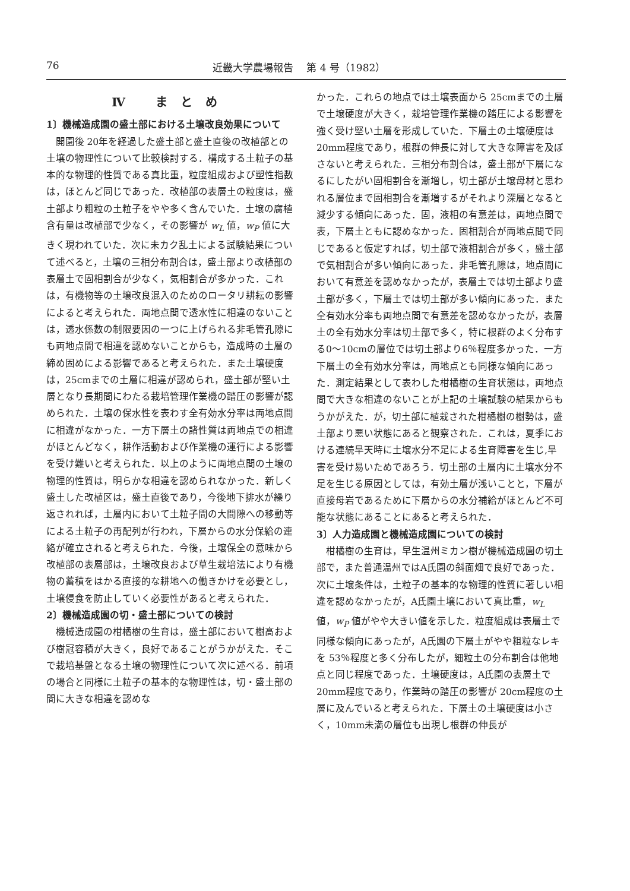76 近畿大学農場報告　 第 4 号（1982）
Ⅳ まとめ
1〕機械造成園の盛土部における土壌改良効果について
開園後 20年を経過した盛土部と盛土直後の改植部との土壌の物理性について比較検討する．構成する土粒子の基本的な物理的性質である真比重，粒度組成および塑性指数は，ほとんど同じであった．改植部の表層土の粒度は，盛土部より粗粒の土粒子をやや多く含んでいた．土壌の腐植含有量は改植部で少なく，その影響が w<sub>L</sub> 値，w<sub>P</sub> 値に大きく現われていた．次に未カク乱土による試験結果について述べると，土壌の三相分布割合は，盛土部より改植部の表層土で固相割合が少なく，気相割合が多かった．これは，有機物等の土壌改良混入のためのロータリ耕耘の影響によると考えられた．両地点間で透水性に相違のないことは，透水係数の制限要因の一つに上げられる非毛管孔隙にも両地点間で相違を認めないことからも，造成時の土層の締め固めによる影響であると考えられた．また土壌硬度は，25cmまでの土層に相違が認められ，盛土部が堅い土層となり長期間にわたる栽培管理作業機の踏圧の影響が認められた．土壌の保水性を表わす全有効水分率は両地点間に相違がなかった．一方下層土の諸性質は両地点での相違がほとんどなく，耕作活動および作業機の運行による影響を受け難いと考えられた．以上のように両地点間の土壌の物理的性質は，明らかな相違を認められなかった．新しく盛土した改植区は，盛土直後であり，今後地下排水が繰り返されれば，土層内において土粒子間の大間隙への移動等による土粒子の再配列が行われ，下層からの水分保給の連絡が確立されると考えられた．今後，土壌保全の意味から改植部の表層部は，土壌改良および草生栽培法により有機物の蓄積をはかる直接的な耕地への働きかけを必要とし，土壌侵食を防止していく必要性があると考えられた．
2〕機械造成園の切・盛土部についての検討
機械造成園の柑橘樹の生育は，盛土部において樹高および樹冠容積が大きく，良好であることがうかがえた．そこで栽培基盤となる土壌の物理性について次に述べる．前項の場合と同様に土粒子の基本的な物理性は，切・盛土部の間に大きな相違を認めな
かった．これらの地点では土壌表面から 25cmまでの土層で土壌硬度が大きく，栽培管理作業機の踏圧による影響を強く受け堅い土層を形成していた．下層土の土壌硬度は 20mm程度であり，根群の伸長に対して大きな障害を及ぼさないと考えられた．三相分布割合は，盛土部が下層になるにしたがい固相割合を漸増し，切土部が土壌母材と思われる層位まで固相割合を漸増するがそれより深層となると減少する傾向にあった．固，液相の有意差は，両地点間で表，下層土ともに認めなかった．固相割合が両地点間で同じであると仮定すれば，切土部で液相割合が多く，盛土部で気相割合が多い傾向にあった．非毛管孔隙は，地点間において有意差を認めなかったが，表層土では切土部より盛土部が多く，下層土では切土部が多い傾向にあった．また全有効水分率も両地点間で有意差を認めなかったが，表層土の全有効水分率は切土部で多く，特に根群のよく分布する0～10cmの層位では切土部より6％程度多かった．一方下層土の全有効水分率は，両地点とも同様な傾向にあった．測定結果として表わした柑橘樹の生育状態は，両地点間で大きな相違のないことが上記の土壌試験の結果からもうかがえた．が，切土部に植栽された柑橘樹の樹勢は，盛土部より悪い状態にあると観察された．これは，夏季における連続旱天時に土壌水分不足による生育障害を生じ,旱害を受け易いためであろう．切土部の土層内に土壌水分不足を生じる原因としては，有効土層が浅いことと，下層が直接母岩であるために下層からの水分補給がほとんど不可能な状態にあることにあると考えられた．
3〕人力造成園と機械造成園についての検討
柑橘樹の生育は，早生温州ミカン樹が機械造成園の切土部で，また普通温州ではA氏園の斜面畑で良好であった．次に土壌条件は，土粒子の基本的な物理的性質に著しい相違を認めなかったが，A氏園土壌において真比重，w<sub>L</sub> 値，w<sub>P</sub> 値がやや大きい値を示した．粒度組成は表層土で同様な傾向にあったが，A氏園の下層土がやや粗粒なレキを 53％程度と多く分布したが，細粒土の分布割合は他地点と同じ程度であった．土壌硬度は，A氏園の表層土で20mm程度であり，作業時の踏圧の影響が 20cm程度の土層に及んでいると考えられた．下層土の土壌硬度は小さく，10mm未満の層位も出現し根群の伸長が